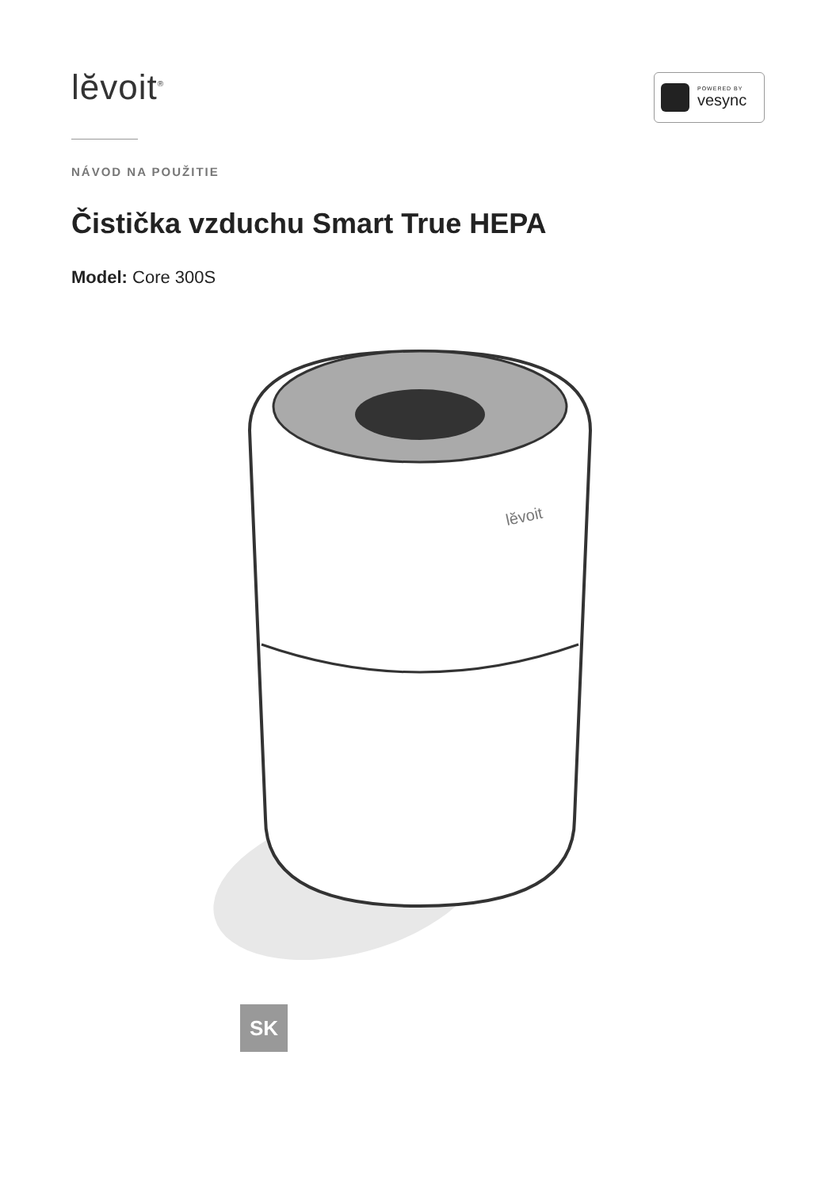lĕvoit<sup>®</sup>
POWERED BY
vesync
NÁVOD NA POUŽITIE
Čistička vzduchu Smart True HEPA
Model: Core 300S
lĕvoit
SK